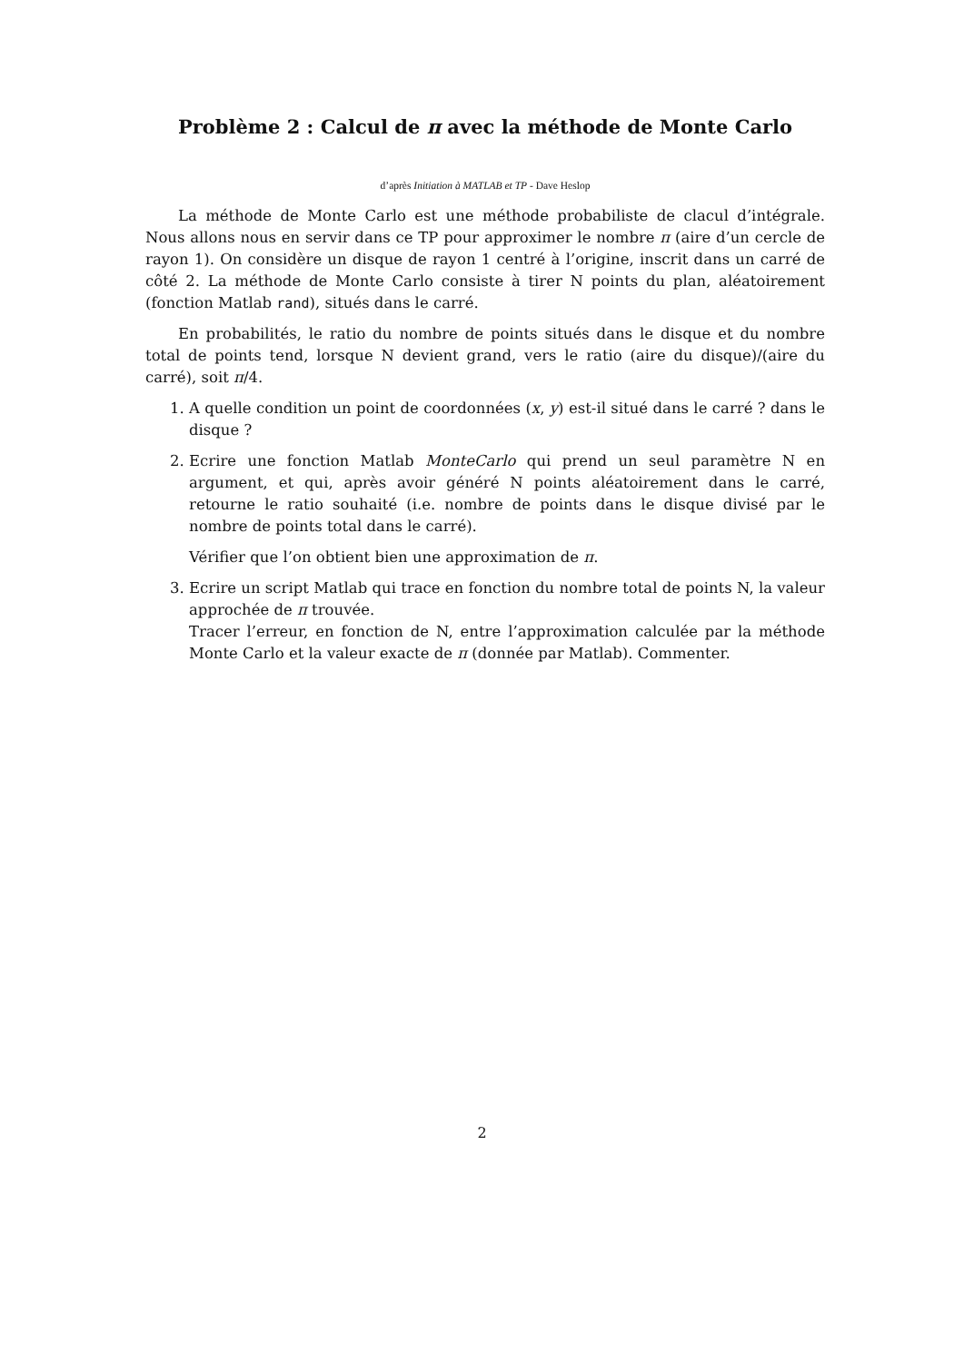Problème 2 : Calcul de π avec la méthode de Monte Carlo
d’après Initiation à MATLAB et TP - Dave Heslop
La méthode de Monte Carlo est une méthode probabiliste de clacul d’intégrale. Nous allons nous en servir dans ce TP pour approximer le nombre π (aire d’un cercle de rayon 1). On considère un disque de rayon 1 centré à l’origine, inscrit dans un carré de côté 2. La méthode de Monte Carlo consiste à tirer N points du plan, aléatoirement (fonction Matlab rand), situés dans le carré.
En probabilités, le ratio du nombre de points situés dans le disque et du nombre total de points tend, lorsque N devient grand, vers le ratio (aire du disque)/(aire du carré), soit π/4.
1. A quelle condition un point de coordonnées (x, y) est-il situé dans le carré ? dans le disque ?
2. Ecrire une fonction Matlab MonteCarlo qui prend un seul paramètre N en argument, et qui, après avoir généré N points aléatoirement dans le carré, retourne le ratio souhaité (i.e. nombre de points dans le disque divisé par le nombre de points total dans le carré).
Vérifier que l’on obtient bien une approximation de π.
3. Ecrire un script Matlab qui trace en fonction du nombre total de points N, la valeur approchée de π trouvée.
Tracer l’erreur, en fonction de N, entre l’approximation calculée par la méthode Monte Carlo et la valeur exacte de π (donnée par Matlab). Commenter.
2